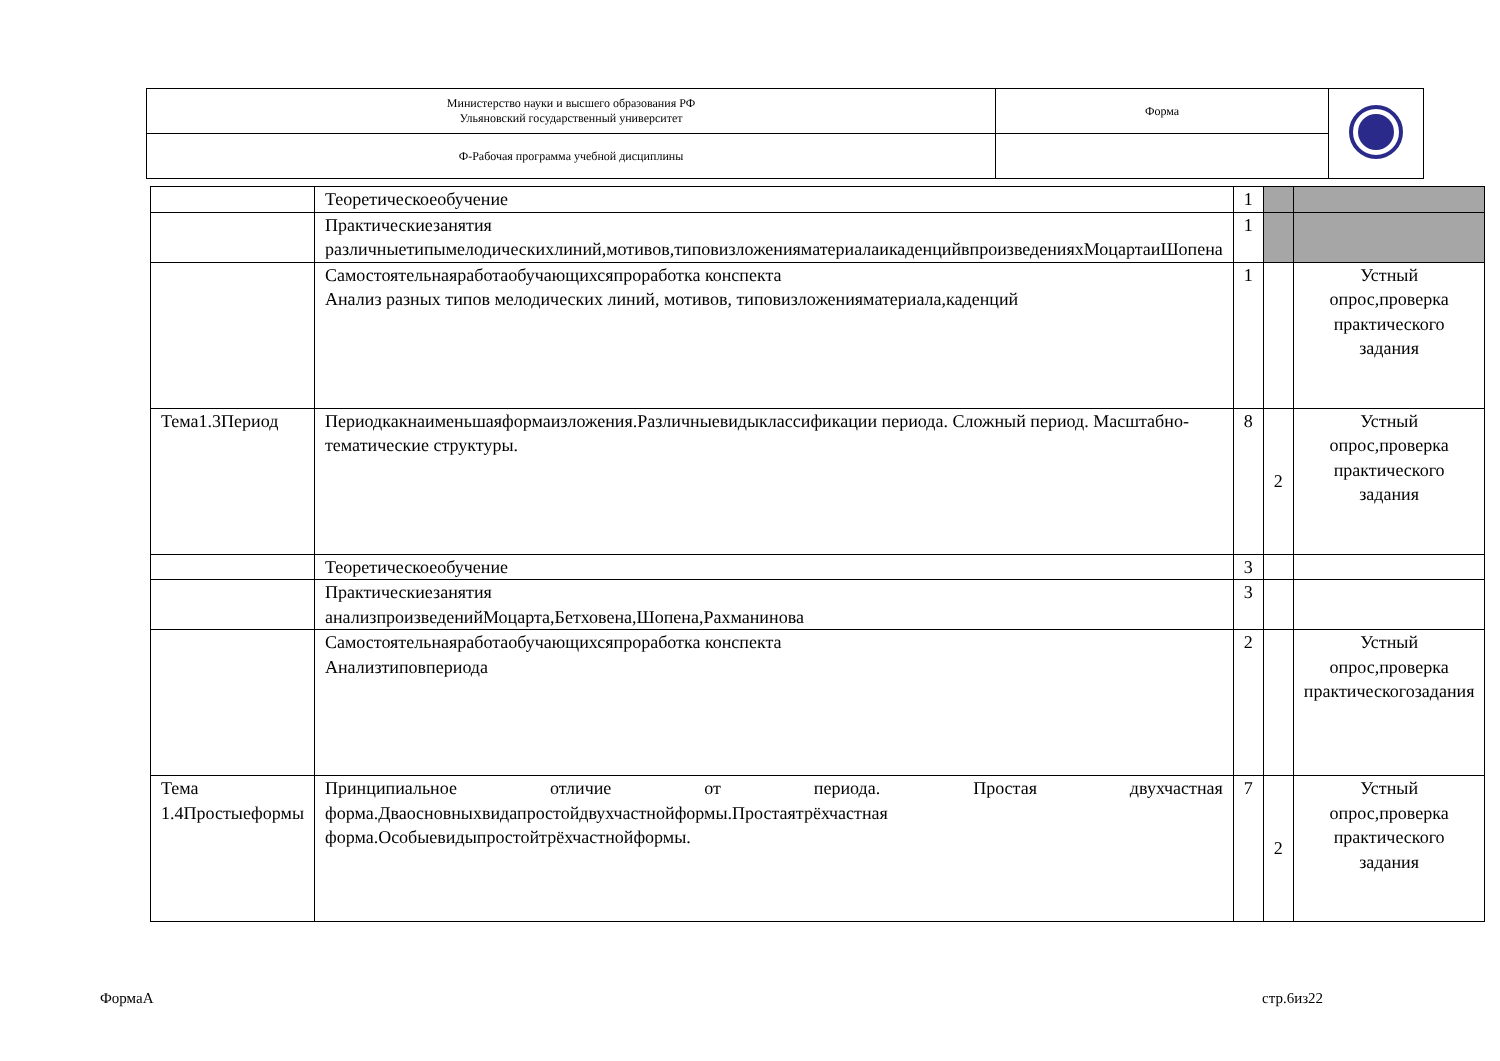| Министерство науки и высшего образования РФ Ульяновский государственный университет | Форма | |
| Ф-Рабочая программа учебной дисциплины | | |
| | Теоретическоеобучение | 1 | | |
| | Практическиезанятия различныетипымелодическихлиний,мотивов,типовизложенияматериалаикаденцийвпроизведенияхМоцартаиШопена | 1 | | |
| | Самостоятельнаяработаобучающихсяпроработка конспекта Анализ разных типов мелодических линий, мотивов, типовизложенияматериала,каденций | 1 | | Устный опрос,проверка практического задания |
| Тема1.3Период | Периодкакнаименьшаяформаизложения.Различныевидыклассификации периода. Сложный период. Масштабно-тематические структуры. | 8 | 2 | Устный опрос,проверка практического задания |
| | Теоретическоеобучение | 3 | | |
| | Практическиезанятия анализпроизведенийМоцарта,Бетховена,Шопена,Рахманинова | 3 | | |
| | Самостоятельнаяработаобучающихсяпроработка конспекта Анализтиповпериода | 2 | | Устный опрос,проверка практическогозадания |
| Тема 1.4Простыеформы | Принципиальное отличие от периода. Простая двухчастная форма.Дваосновныхвидапростойдвухчастнойформы.Простаятрёхчастная форма.Особыевидыпростойтрёхчастнойформы. | 7 | 2 | Устный опрос,проверка практического задания |
ФормаА стр.6из22